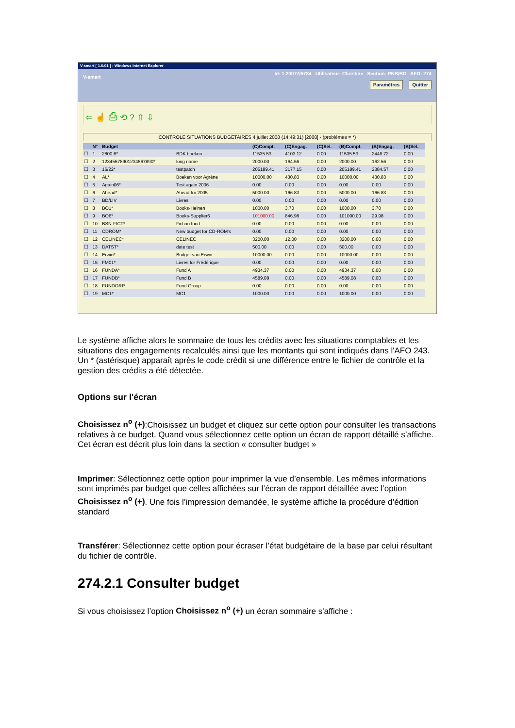V-smart [ 1.0.01 ] - Windows Internet Explorer
Id: 1.20077/5784 Utilisateur: Christine Section: PNB/BD AFO: 274
V-smart
Paramètres Quitter
⇦ ☝ ⎙ ⟲ ? ⇧ ⇩
CONTROLE SITUATIONS BUDGETAIRES 4 juillet 2008 (14:49:31) [2008] - (problèmes = *)
| | N° | Budget | | (C)Compt. | (C)Engag. | (C)Sél. | (B)Compt. | (B)Engag. | (B)Sél. |
| --- | --- | --- | --- | --- | --- | --- | --- | --- | --- |
| ☐ | 1 | 2800.6* | BDK boeken | 11535.53 | 4103.12 | 0.00 | 11535.53 | 2446.72 | 0.00 |
| ☐ | 2 | 12345678901234567890* | long name | 2000.00 | 164.56 | 0.00 | 2000.00 | 162.56 | 0.00 |
| ☐ | 3 | 16/22* | testpatch | 205189.41 | 3177.15 | 0.00 | 205189.41 | 2384.57 | 0.00 |
| ☐ | 4 | AL* | Boeken voor Agréne | 10000.00 | 430.83 | 0.00 | 10000.00 | 430.83 | 0.00 |
| ☐ | 5 | Again06* | Test again 2006 | 0.00 | 0.00 | 0.00 | 0.00 | 0.00 | 0.00 |
| ☐ | 6 | Ahead* | Ahead for 2005 | 5000.00 | 166.83 | 0.00 | 5000.00 | 166.83 | 0.00 |
| ☐ | 7 | BD/LIV | Livres | 0.00 | 0.00 | 0.00 | 0.00 | 0.00 | 0.00 |
| ☐ | 8 | BO1* | Books-Heinen | 1000.00 | 3.70 | 0.00 | 1000.00 | 3.70 | 0.00 |
| ☐ | 9 | BO6* | Books-Supplier6 | 101000.00 | 846.98 | 0.00 | 101000.00 | 29.98 | 0.00 |
| ☐ | 10 | BSN-FICT* | Fiction fund | 0.00 | 0.00 | 0.00 | 0.00 | 0.00 | 0.00 |
| ☐ | 11 | CDROM* | New budget for CD-ROM's | 0.00 | 0.00 | 0.00 | 0.00 | 0.00 | 0.00 |
| ☐ | 12 | CELINEC* | CELINEC | 3200.00 | 12.00 | 0.00 | 3200.00 | 0.00 | 0.00 |
| ☐ | 13 | DATST* | date test | 500.00 | 0.00 | 0.00 | 500.00 | 0.00 | 0.00 |
| ☐ | 14 | Erwin* | Budget van Erwin | 10000.00 | 0.00 | 0.00 | 10000.00 | 0.00 | 0.00 |
| ☐ | 15 | FM01* | Livres for Frédérique | 0.00 | 0.00 | 0.00 | 0.00 | 0.00 | 0.00 |
| ☐ | 16 | FUNDA* | Fund A | 4934.37 | 0.00 | 0.00 | 4934.37 | 0.00 | 0.00 |
| ☐ | 17 | FUNDB* | Fund B | 4589.08 | 0.00 | 0.00 | 4589.08 | 0.00 | 0.00 |
| ☐ | 18 | FUNDGRP | Fund Group | 0.00 | 0.00 | 0.00 | 0.00 | 0.00 | 0.00 |
| ☐ | 19 | MC1* | MC1 | 1000.00 | 0.00 | 0.00 | 1000.00 | 0.00 | 0.00 |
Le système affiche alors le sommaire de tous les crédits avec les situations comptables et les situations des engagements recalculés ainsi que les montants qui sont indiqués dans l'AFO 243. Un * (astérisque) apparaît après le code crédit si une différence entre le fichier de contrôle et la gestion des crédits a été détectée.
Options sur l'écran
Choisissez n<sup>o</sup> (+):Choisissez un budget et cliquez sur cette option pour consulter les transactions relatives à ce budget. Quand vous sélectionnez cette option un écran de rapport détaillé s’affiche. Cet écran est décrit plus loin dans la section « consulter budget »
Imprimer: Sélectionnez cette option pour imprimer la vue d’ensemble. Les mêmes informations sont imprimés par budget que celles affichées sur l’écran de rapport détaillée avec l’option Choisissez n<sup>o</sup> (+). Une fois l’impression demandée, le système affiche la procédure d’édition standard
Transférer: Sélectionnez cette option pour écraser l’état budgétaire de la base par celui résultant du fichier de contrôle.
274.2.1 Consulter budget
Si vous choisissez l’option Choisissez n<sup>o</sup> (+) un écran sommaire s'affiche :